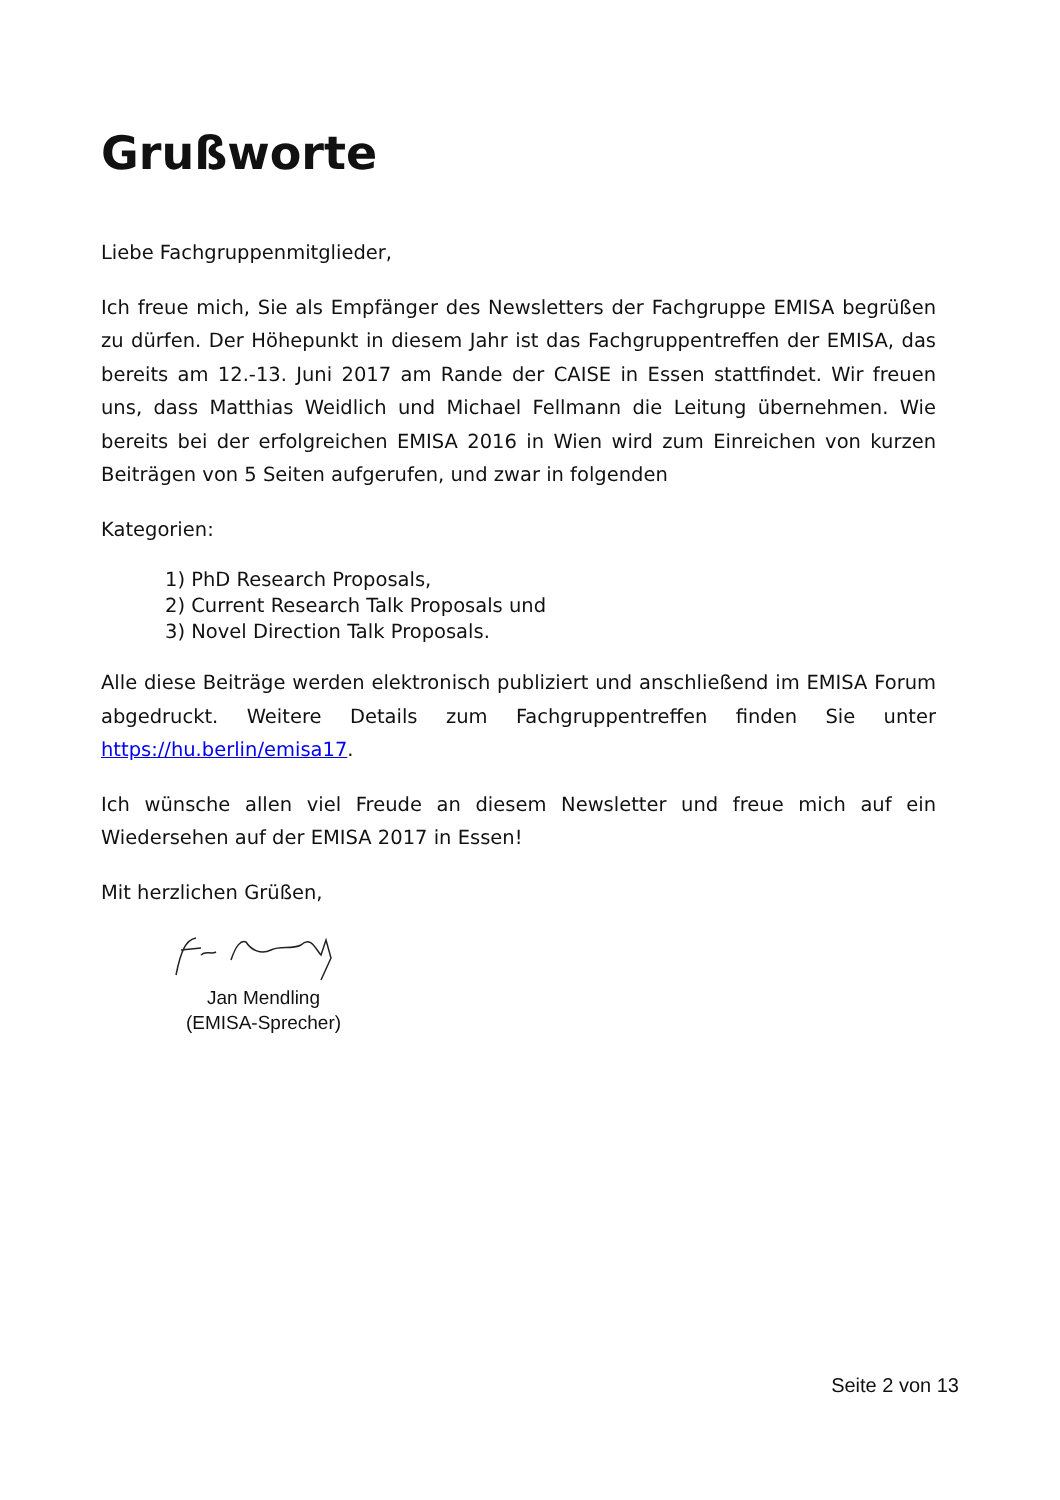Grußworte
Liebe Fachgruppenmitglieder,
Ich freue mich, Sie als Empfänger des Newsletters der Fachgruppe EMISA begrüßen zu dürfen. Der Höhepunkt in diesem Jahr ist das Fachgruppentreffen der EMISA, das bereits am 12.-13. Juni 2017 am Rande der CAISE in Essen stattfindet. Wir freuen uns, dass Matthias Weidlich und Michael Fellmann die Leitung übernehmen. Wie bereits bei der erfolgreichen EMISA 2016 in Wien wird zum Einreichen von kurzen Beiträgen von 5 Seiten aufgerufen, und zwar in folgenden
Kategorien:
1) PhD Research Proposals,
2) Current Research Talk Proposals und
3) Novel Direction Talk Proposals.
Alle diese Beiträge werden elektronisch publiziert und anschließend im EMISA Forum abgedruckt. Weitere Details zum Fachgruppentreffen finden Sie unter https://hu.berlin/emisa17.
Ich wünsche allen viel Freude an diesem Newsletter und freue mich auf ein Wiedersehen auf der EMISA 2017 in Essen!
Mit herzlichen Grüßen,
Jan Mendling
(EMISA-Sprecher)
Seite 2 von 13